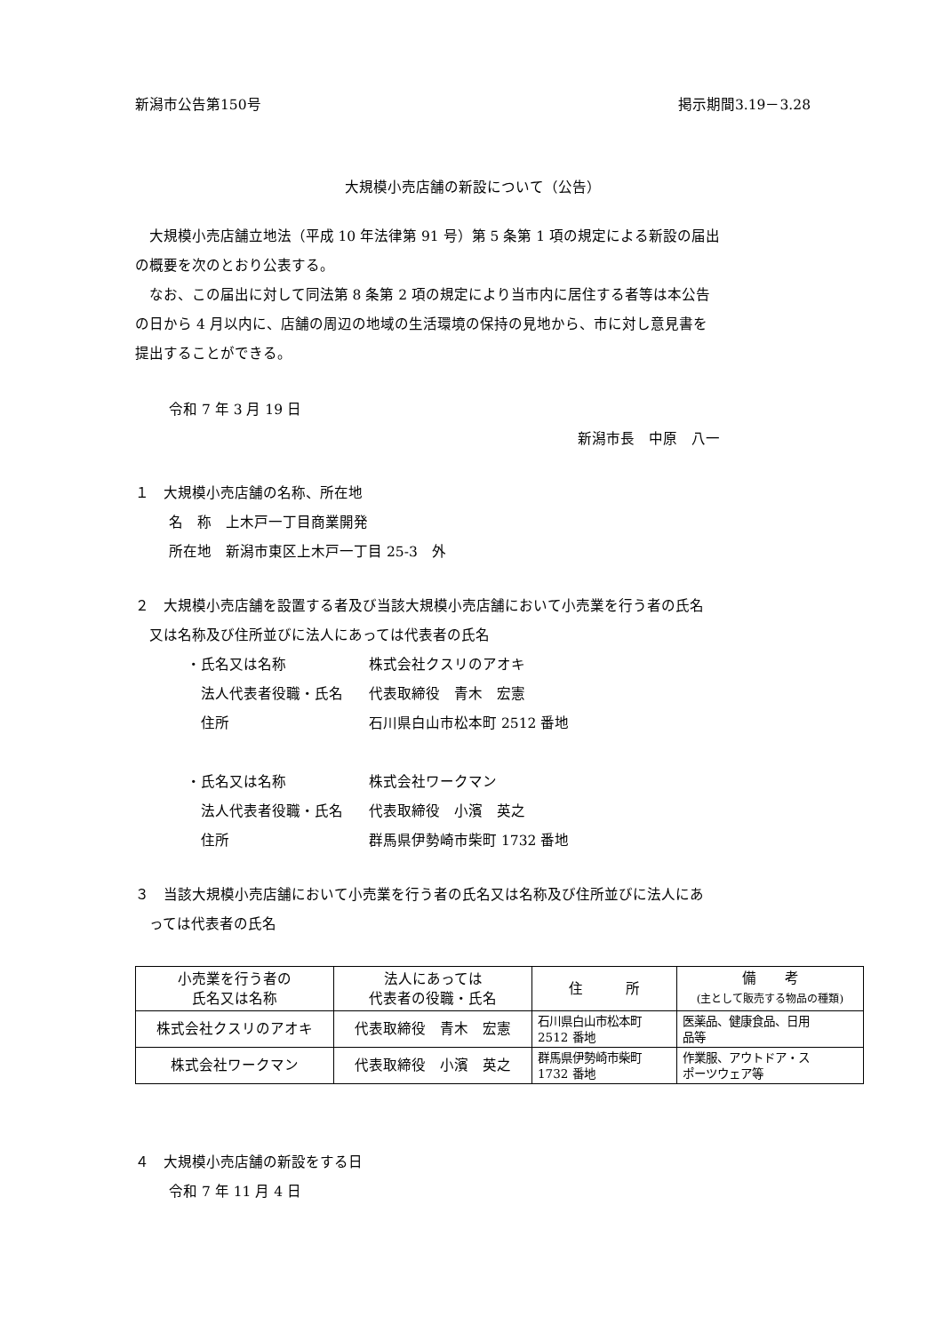新潟市公告第150号 掲示期間3.19－3.28
大規模小売店舗の新設について（公告）
大規模小売店舗立地法（平成 10 年法律第 91 号）第 5 条第 1 項の規定による新設の届出
の概要を次のとおり公表する。
なお、この届出に対して同法第 8 条第 2 項の規定により当市内に居住する者等は本公告
の日から 4 月以内に、店舗の周辺の地域の生活環境の保持の見地から、市に対し意見書を
提出することができる。
令和 7 年 3 月 19 日
新潟市長　中原　八一
１　大規模小売店舗の名称、所在地
名　称　上木戸一丁目商業開発
所在地　新潟市東区上木戸一丁目 25-3　外
２　大規模小売店舗を設置する者及び当該大規模小売店舗において小売業を行う者の氏名
　又は名称及び住所並びに法人にあっては代表者の氏名
・氏名又は名称 株式会社クスリのアオキ
　法人代表者役職・氏名 代表取締役　青木　宏憲
　住所 石川県白山市松本町 2512 番地
・氏名又は名称 株式会社ワークマン
　法人代表者役職・氏名 代表取締役　小濱　英之
　住所 群馬県伊勢崎市柴町 1732 番地
３　当該大規模小売店舗において小売業を行う者の氏名又は名称及び住所並びに法人にあ
　っては代表者の氏名
| 小売業を行う者の 氏名又は名称 | 法人にあっては 代表者の役職・氏名 | 住 所 | 備 考 (主として販売する物品の種類) |
| --- | --- | --- | --- |
| 株式会社クスリのアオキ | 代表取締役 青木 宏憲 | 石川県白山市松本町 2512 番地 | 医薬品、健康食品、日用 品等 |
| 株式会社ワークマン | 代表取締役 小濱 英之 | 群馬県伊勢崎市柴町 1732 番地 | 作業服、アウトドア・ス ポーツウェア等 |
４　大規模小売店舗の新設をする日
令和 7 年 11 月 4 日